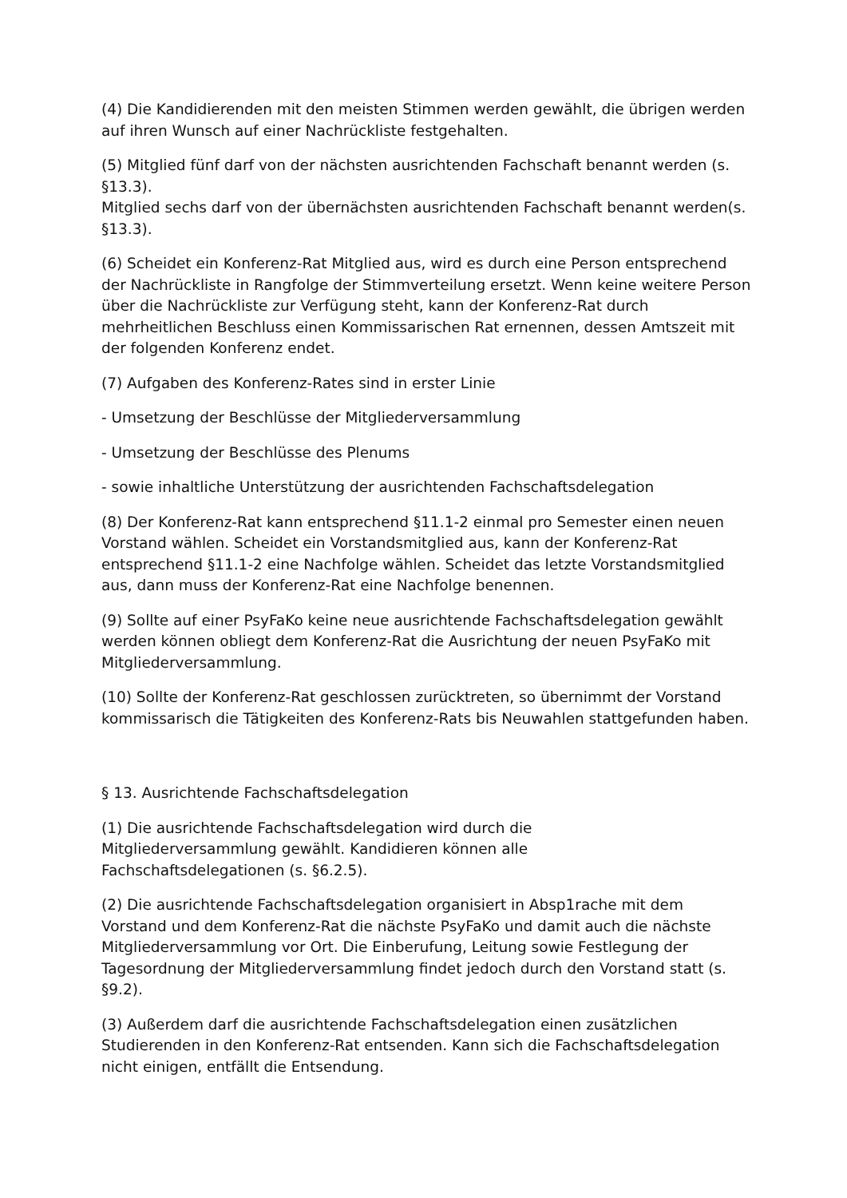(4) Die Kandidierenden mit den meisten Stimmen werden gewählt, die übrigen werden auf ihren Wunsch auf einer Nachrückliste festgehalten.
(5) Mitglied fünf darf von der nächsten ausrichtenden Fachschaft benannt werden (s. §13.3).
Mitglied sechs darf von der übernächsten ausrichtenden Fachschaft benannt werden(s. §13.3).
(6) Scheidet ein Konferenz-Rat Mitglied aus, wird es durch eine Person entsprechend der Nachrückliste in Rangfolge der Stimmverteilung ersetzt. Wenn keine weitere Person über die Nachrückliste zur Verfügung steht, kann der Konferenz-Rat durch mehrheitlichen Beschluss einen Kommissarischen Rat ernennen, dessen Amtszeit mit der folgenden Konferenz endet.
(7) Aufgaben des Konferenz-Rates sind in erster Linie
- Umsetzung der Beschlüsse der Mitgliederversammlung
- Umsetzung der Beschlüsse des Plenums
- sowie inhaltliche Unterstützung der ausrichtenden Fachschaftsdelegation
(8) Der Konferenz-Rat kann entsprechend §11.1-2 einmal pro Semester einen neuen Vorstand wählen. Scheidet ein Vorstandsmitglied aus, kann der Konferenz-Rat entsprechend §11.1-2 eine Nachfolge wählen. Scheidet das letzte Vorstandsmitglied aus, dann muss der Konferenz-Rat eine Nachfolge benennen.
(9) Sollte auf einer PsyFaKo keine neue ausrichtende Fachschaftsdelegation gewählt werden können obliegt dem Konferenz-Rat die Ausrichtung der neuen PsyFaKo mit Mitgliederversammlung.
(10) Sollte der Konferenz-Rat geschlossen zurücktreten, so übernimmt der Vorstand kommissarisch die Tätigkeiten des Konferenz-Rats bis Neuwahlen stattgefunden haben.
§ 13. Ausrichtende Fachschaftsdelegation
(1) Die ausrichtende Fachschaftsdelegation wird durch die
Mitgliederversammlung gewählt. Kandidieren können alle
Fachschaftsdelegationen (s. §6.2.5).
(2) Die ausrichtende Fachschaftsdelegation organisiert in Absp1rache mit dem Vorstand und dem Konferenz-Rat die nächste PsyFaKo und damit auch die nächste Mitgliederversammlung vor Ort. Die Einberufung, Leitung sowie Festlegung der Tagesordnung der Mitgliederversammlung findet jedoch durch den Vorstand statt (s. §9.2).
(3) Außerdem darf die ausrichtende Fachschaftsdelegation einen zusätzlichen Studierenden in den Konferenz-Rat entsenden. Kann sich die Fachschaftsdelegation nicht einigen, entfällt die Entsendung.